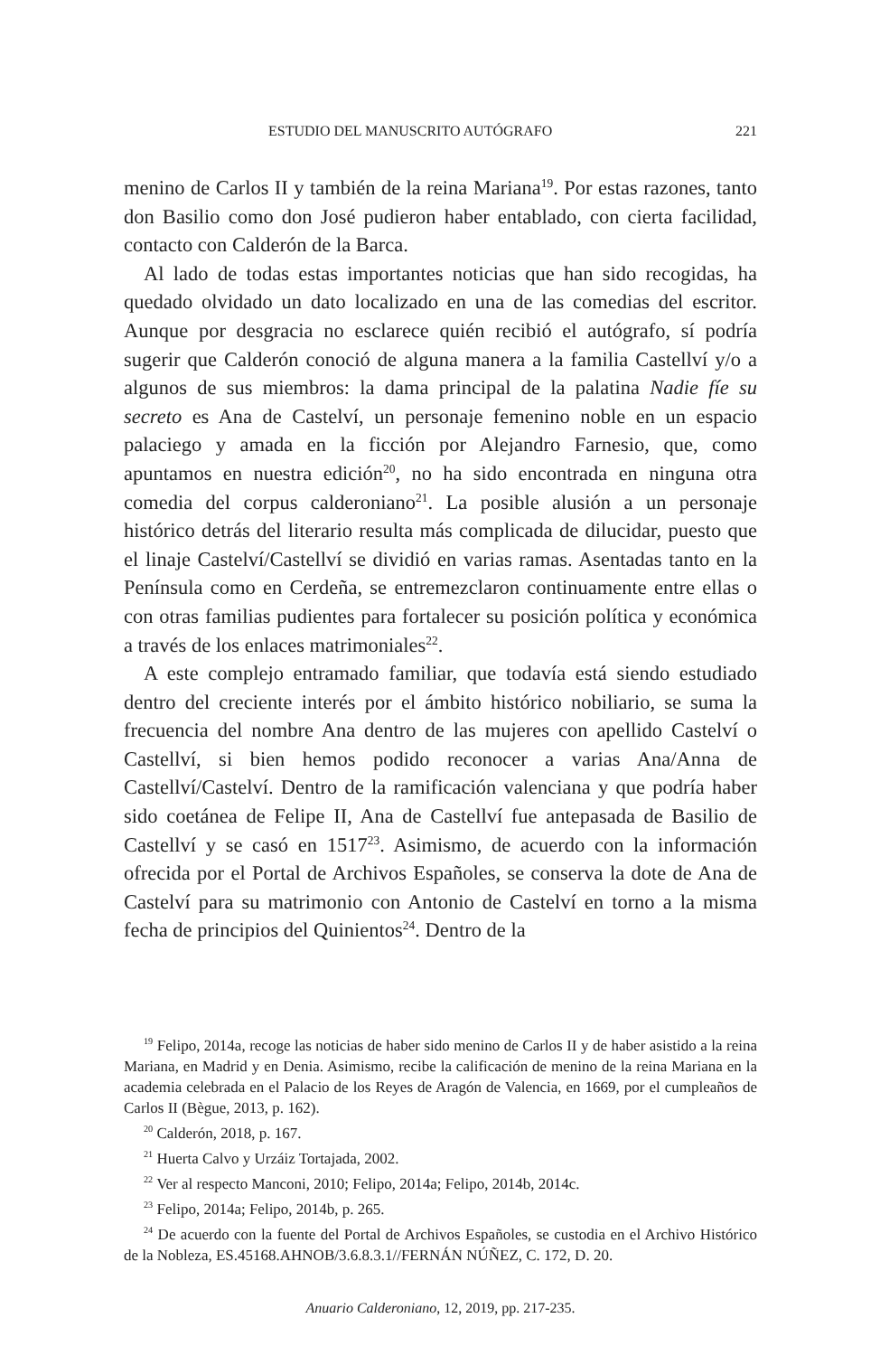ESTUDIO DEL MANUSCRITO AUTÓGRAFO 221
menino de Carlos II y también de la reina Mariana<sup>19</sup>. Por estas razones, tanto don Basilio como don José pudieron haber entablado, con cierta facilidad, contacto con Calderón de la Barca.
Al lado de todas estas importantes noticias que han sido recogidas, ha quedado olvidado un dato localizado en una de las comedias del escritor. Aunque por desgracia no esclarece quién recibió el autógrafo, sí podría sugerir que Calderón conoció de alguna manera a la familia Castellví y/o a algunos de sus miembros: la dama principal de la palatina Nadie fíe su secreto es Ana de Castelví, un personaje femenino noble en un espacio palaciego y amada en la ficción por Alejandro Farnesio, que, como apuntamos en nuestra edición<sup>20</sup>, no ha sido encontrada en ninguna otra comedia del corpus calderoniano<sup>21</sup>. La posible alusión a un personaje histórico detrás del literario resulta más complicada de dilucidar, puesto que el linaje Castelví/Castellví se dividió en varias ramas. Asentadas tanto en la Península como en Cerdeña, se entremezclaron continuamente entre ellas o con otras familias pudientes para fortalecer su posición política y económica a través de los enlaces matrimoniales<sup>22</sup>.
A este complejo entramado familiar, que todavía está siendo estudiado dentro del creciente interés por el ámbito histórico nobiliario, se suma la frecuencia del nombre Ana dentro de las mujeres con apellido Castelví o Castellví, si bien hemos podido reconocer a varias Ana/Anna de Castellví/Castelví. Dentro de la ramificación valenciana y que podría haber sido coetánea de Felipe II, Ana de Castellví fue antepasada de Basilio de Castellví y se casó en 1517<sup>23</sup>. Asimismo, de acuerdo con la información ofrecida por el Portal de Archivos Españoles, se conserva la dote de Ana de Castelví para su matrimonio con Antonio de Castelví en torno a la misma fecha de principios del Quinientos<sup>24</sup>. Dentro de la
<sup>19</sup> Felipo, 2014a, recoge las noticias de haber sido menino de Carlos II y de haber asistido a la reina Mariana, en Madrid y en Denia. Asimismo, recibe la calificación de menino de la reina Mariana en la academia celebrada en el Palacio de los Reyes de Aragón de Valencia, en 1669, por el cumpleaños de Carlos II (Bègue, 2013, p. 162).
<sup>20</sup> Calderón, 2018, p. 167.
<sup>21</sup> Huerta Calvo y Urzáiz Tortajada, 2002.
<sup>22</sup> Ver al respecto Manconi, 2010; Felipo, 2014a; Felipo, 2014b, 2014c.
<sup>23</sup> Felipo, 2014a; Felipo, 2014b, p. 265.
<sup>24</sup> De acuerdo con la fuente del Portal de Archivos Españoles, se custodia en el Archivo Histórico de la Nobleza, ES.45168.AHNOB/3.6.8.3.1//FERNÁN NÚÑEZ, C. 172, D. 20.
Anuario Calderoniano, 12, 2019, pp. 217-235.